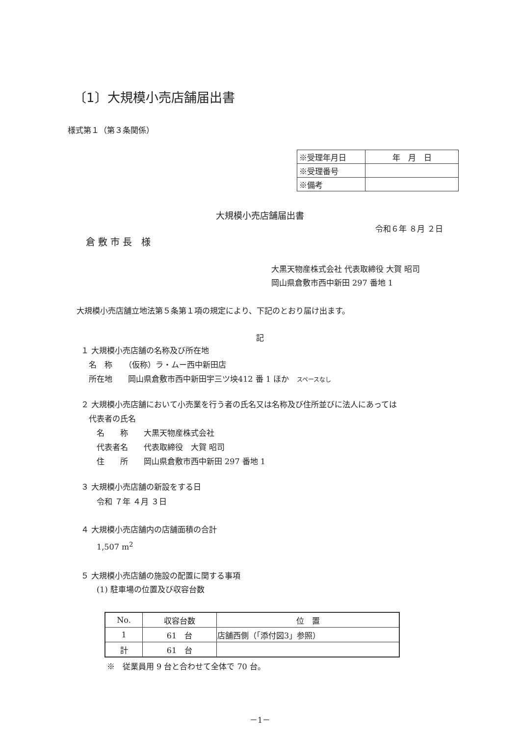〔1〕大規模小売店舗届出書
様式第１（第３条関係）
| ※受理年月日 | 年 月 日 |
| ※受理番号 | |
| ※備考 | |
大規模小売店舗届出書
令和６年 ８月 ２日
倉 敷 市 長　様
大黒天物産株式会社 代表取締役 大賀 昭司
岡山県倉敷市西中新田 297 番地 1
大規模小売店舗立地法第５条第１項の規定により、下記のとおり届け出ます。
記
１ 大規模小売店舗の名称及び所在地
　名　称　　（仮称）ラ・ムー西中新田店
　所在地　　岡山県倉敷市西中新田宇三ツ坱412 番 1 ほか　スペースなし
２ 大規模小売店舗において小売業を行う者の氏名又は名称及び住所並びに法人にあっては
　代表者の氏名
　　名　　称　　大黒天物産株式会社
　　代表者名　　代表取締役　大賀 昭司
　　住　　所　　岡山県倉敷市西中新田 297 番地 1
３ 大規模小売店舗の新設をする日
　　令和 ７年 ４月 ３日
４ 大規模小売店舗内の店舗面積の合計
　　1,507 m<sup>2</sup>
５ 大規模小売店舗の施設の配置に関する事項
　　(1) 駐車場の位置及び収容台数
| No. | 収容台数 | 位 置 |
| --- | --- | --- |
| 1 | 61 台 | 店舗西側（「添付図3」参照） |
| 計 | 61 台 | |
※　従業員用 9 台と合わせて全体で 70 台。
－1－